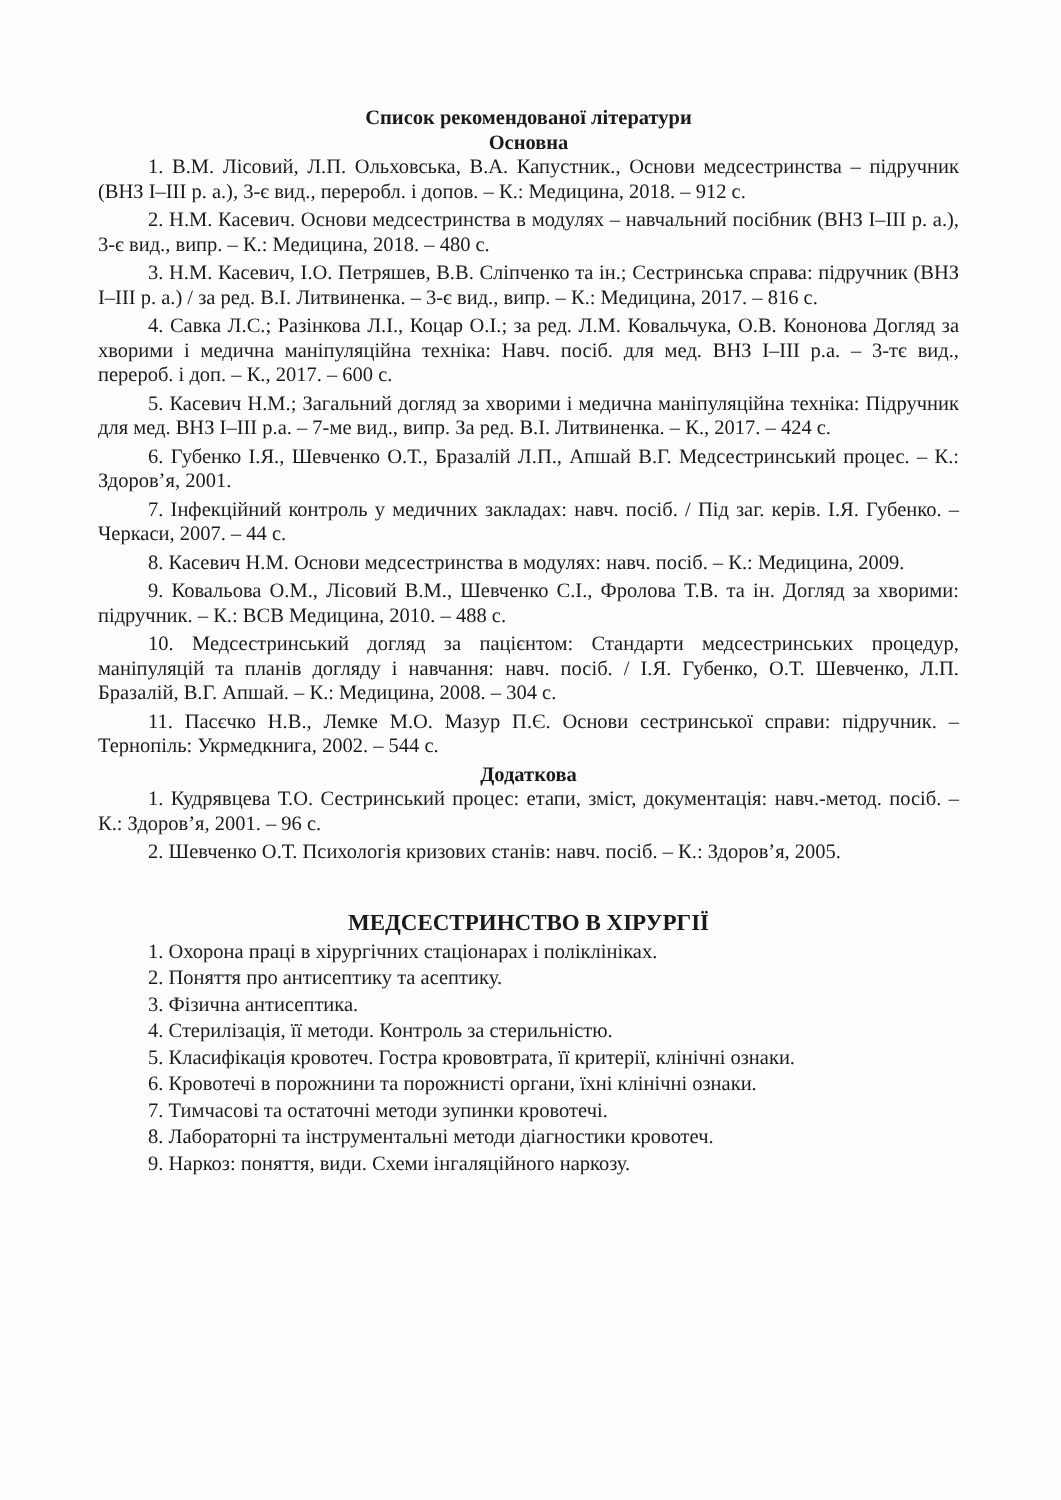Список рекомендованої літератури
Основна
1. В.М. Лісовий, Л.П. Ольховська, В.А. Капустник., Основи медсестринства – підручник (ВНЗ І–ІІІ р. а.), 3-є вид., переробл. і допов. – К.: Медицина, 2018. – 912 с.
2. Н.М. Касевич. Основи медсестринства в модулях – навчальний посібник (ВНЗ І–ІІІ р. а.), 3-є вид., випр. – К.: Медицина, 2018. – 480 с.
3. Н.М. Касевич, І.О. Петряшев, В.В. Сліпченко та ін.; Сестринська справа: підручник (ВНЗ І–ІІІ р. а.) / за ред. В.І. Литвиненка. – 3-є вид., випр. – К.: Медицина, 2017. – 816 с.
4. Савка Л.С.; Разінкова Л.І., Коцар О.І.; за ред. Л.М. Ковальчука, О.В. Кононова Догляд за хворими і медична маніпуляційна техніка: Навч. посіб. для мед. ВНЗ І–ІІІ р.а. – 3-тє вид., перероб. і доп. – К., 2017. – 600 с.
5. Касевич Н.М.; Загальний догляд за хворими і медична маніпуляційна техніка: Підручник для мед. ВНЗ І–ІІІ р.а. – 7-ме вид., випр. За ред. В.І. Литвиненка. – К., 2017. – 424 с.
6. Губенко І.Я., Шевченко О.Т., Бразалій Л.П., Апшай В.Г. Медсестринський процес. – К.: Здоров’я, 2001.
7. Інфекційний контроль у медичних закладах: навч. посіб. / Під заг. керів. І.Я. Губенко. – Черкаси, 2007. – 44 с.
8. Касевич Н.М. Основи медсестринства в модулях: навч. посіб. – К.: Медицина, 2009.
9. Ковальова О.М., Лісовий В.М., Шевченко С.І., Фролова Т.В. та ін. Догляд за хворими: підручник. – К.: ВСВ Медицина, 2010. – 488 с.
10. Медсестринський догляд за пацієнтом: Стандарти медсестринських процедур, маніпуляцій та планів догляду і навчання: навч. посіб. / І.Я. Губенко, О.Т. Шевченко, Л.П. Бразалій, В.Г. Апшай. – К.: Медицина, 2008. – 304 с.
11. Пасєчко Н.В., Лемке М.О. Мазур П.Є. Основи сестринської справи: підручник. – Тернопіль: Укрмедкнига, 2002. – 544 с.
Додаткова
1. Кудрявцева Т.О. Сестринський процес: етапи, зміст, документація: навч.-метод. посіб. – К.: Здоров’я, 2001. – 96 с.
2. Шевченко О.Т. Психологія кризових станів: навч. посіб. – К.: Здоров’я, 2005.
МЕДСЕСТРИНСТВО В ХІРУРГІЇ
1. Охорона праці в хірургічних стаціонарах і поліклініках.
2. Поняття про антисептику та асептику.
3. Фізична антисептика.
4. Стерилізація, її методи. Контроль за стерильністю.
5. Класифікація кровотеч. Гостра крововтрата, її критерії, клінічні ознаки.
6. Кровотечі в порожнини та порожнисті органи, їхні клінічні ознаки.
7. Тимчасові та остаточні методи зупинки кровотечі.
8. Лабораторні та інструментальні методи діагностики кровотеч.
9. Наркоз: поняття, види. Схеми інгаляційного наркозу.